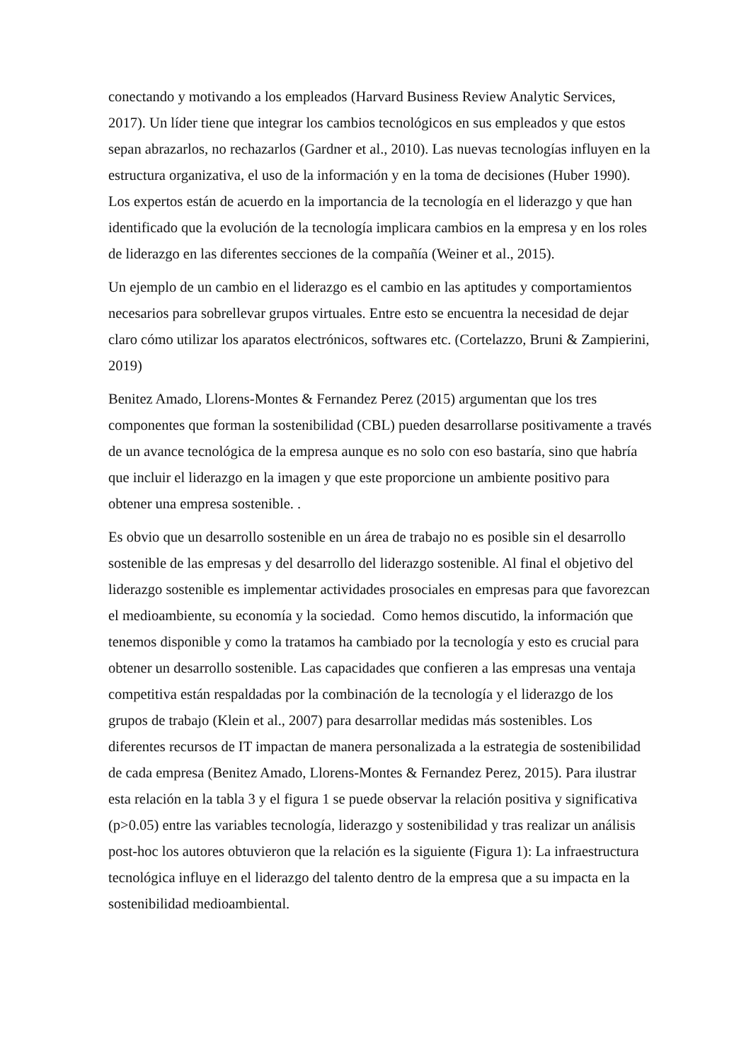conectando y motivando a los empleados (Harvard Business Review Analytic Services, 2017). Un líder tiene que integrar los cambios tecnológicos en sus empleados y que estos sepan abrazarlos, no rechazarlos (Gardner et al., 2010). Las nuevas tecnologías influyen en la estructura organizativa, el uso de la información y en la toma de decisiones (Huber 1990). Los expertos están de acuerdo en la importancia de la tecnología en el liderazgo y que han identificado que la evolución de la tecnología implicara cambios en la empresa y en los roles de liderazgo en las diferentes secciones de la compañía (Weiner et al., 2015).
Un ejemplo de un cambio en el liderazgo es el cambio en las aptitudes y comportamientos necesarios para sobrellevar grupos virtuales. Entre esto se encuentra la necesidad de dejar claro cómo utilizar los aparatos electrónicos, softwares etc. (Cortelazzo, Bruni & Zampierini, 2019)
Benitez Amado, Llorens-Montes & Fernandez Perez (2015) argumentan que los tres componentes que forman la sostenibilidad (CBL) pueden desarrollarse positivamente a través de un avance tecnológica de la empresa aunque es no solo con eso bastaría, sino que habría que incluir el liderazgo en la imagen y que este proporcione un ambiente positivo para obtener una empresa sostenible. .
Es obvio que un desarrollo sostenible en un área de trabajo no es posible sin el desarrollo sostenible de las empresas y del desarrollo del liderazgo sostenible. Al final el objetivo del liderazgo sostenible es implementar actividades prosociales en empresas para que favorezcan el medioambiente, su economía y la sociedad. Como hemos discutido, la información que tenemos disponible y como la tratamos ha cambiado por la tecnología y esto es crucial para obtener un desarrollo sostenible. Las capacidades que confieren a las empresas una ventaja competitiva están respaldadas por la combinación de la tecnología y el liderazgo de los grupos de trabajo (Klein et al., 2007) para desarrollar medidas más sostenibles. Los diferentes recursos de IT impactan de manera personalizada a la estrategia de sostenibilidad de cada empresa (Benitez Amado, Llorens-Montes & Fernandez Perez, 2015). Para ilustrar esta relación en la tabla 3 y el figura 1 se puede observar la relación positiva y significativa (p>0.05) entre las variables tecnología, liderazgo y sostenibilidad y tras realizar un análisis post-hoc los autores obtuvieron que la relación es la siguiente (Figura 1): La infraestructura tecnológica influye en el liderazgo del talento dentro de la empresa que a su impacta en la sostenibilidad medioambiental.